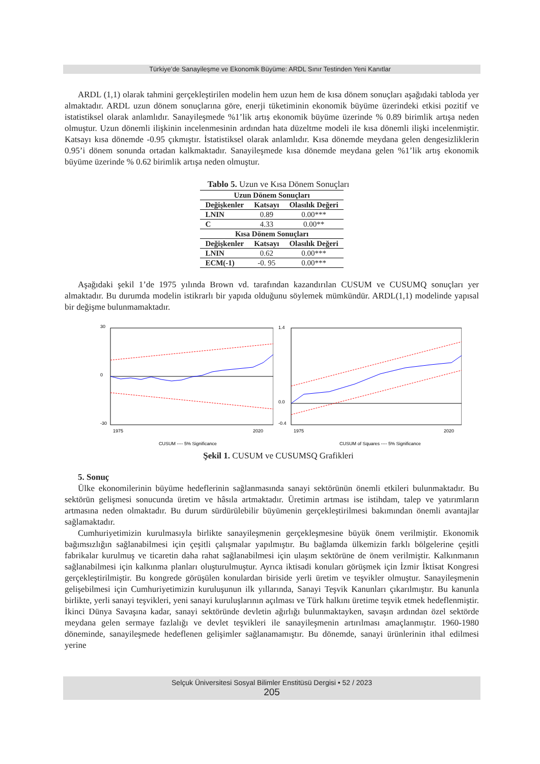Türkiye’de Sanayileşme ve Ekonomik Büyüme: ARDL Sınır Testinden Yeni Kanıtlar
ARDL (1,1) olarak tahmini gerçekleştirilen modelin hem uzun hem de kısa dönem sonuçları aşağıdaki tabloda yer almaktadır. ARDL uzun dönem sonuçlarına göre, enerji tüketiminin ekonomik büyüme üzerindeki etkisi pozitif ve istatistiksel olarak anlamlıdır. Sanayileşmede %1’lik artış ekonomik büyüme üzerinde % 0.89 birimlik artışa neden olmuştur. Uzun dönemli ilişkinin incelenmesinin ardından hata düzeltme modeli ile kısa dönemli ilişki incelenmiştir. Katsayı kısa dönemde -0.95 çıkmıştır. İstatistiksel olarak anlamlıdır. Kısa dönemde meydana gelen dengesizliklerin 0.95’i dönem sonunda ortadan kalkmaktadır. Sanayileşmede kısa dönemde meydana gelen %1’lik artış ekonomik büyüme üzerinde % 0.62 birimlik artışa neden olmuştur.
Tablo 5. Uzun ve Kısa Dönem Sonuçları
| Uzun Dönem Sonuçları | | |
| --- | --- | --- |
| Değişkenler | Katsayı | Olasılık Değeri |
| LNIN | 0.89 | 0.00*** |
| C | 4.33 | 0.00** |
| Kısa Dönem Sonuçları | | |
| Değişkenler | Katsayı | Olasılık Değeri |
| LNIN | 0.62 | 0.00*** |
| ECM(-1) | -0. 95 | 0.00*** |
Aşağıdaki şekil 1’de 1975 yılında Brown vd. tarafından kazandırılan CUSUM ve CUSUMQ sonuçları yer almaktadır. Bu durumda modelin istikrarlı bir yapıda olduğunu söylemek mümkündür. ARDL(1,1) modelinde yapısal bir değişme bulunmamaktadır.
30
0
-30
1975
2020
CUSUM ---- 5% Significance
1.4
0.0
-0.4
1975
2020
CUSUM of Squares ---- 5% Significance
Şekil 1. CUSUM ve CUSUMSQ Grafikleri
5. Sonuç
Ülke ekonomilerinin büyüme hedeflerinin sağlanmasında sanayi sektörünün önemli etkileri bulunmaktadır. Bu sektörün gelişmesi sonucunda üretim ve hâsıla artmaktadır. Üretimin artması ise istihdam, talep ve yatırımların artmasına neden olmaktadır. Bu durum sürdürülebilir büyümenin gerçekleştirilmesi bakımından önemli avantajlar sağlamaktadır.
Cumhuriyetimizin kurulmasıyla birlikte sanayileşmenin gerçekleşmesine büyük önem verilmiştir. Ekonomik bağımsızlığın sağlanabilmesi için çeşitli çalışmalar yapılmıştır. Bu bağlamda ülkemizin farklı bölgelerine çeşitli fabrikalar kurulmuş ve ticaretin daha rahat sağlanabilmesi için ulaşım sektörüne de önem verilmiştir. Kalkınmanın sağlanabilmesi için kalkınma planları oluşturulmuştur. Ayrıca iktisadi konuları görüşmek için İzmir İktisat Kongresi gerçekleştirilmiştir. Bu kongrede görüşülen konulardan biriside yerli üretim ve teşvikler olmuştur. Sanayileşmenin gelişebilmesi için Cumhuriyetimizin kuruluşunun ilk yıllarında, Sanayi Teşvik Kanunları çıkarılmıştır. Bu kanunla birlikte, yerli sanayi teşvikleri, yeni sanayi kuruluşlarının açılması ve Türk halkını üretime teşvik etmek hedeflenmiştir. İkinci Dünya Savaşına kadar, sanayi sektöründe devletin ağırlığı bulunmaktayken, savaşın ardından özel sektörde meydana gelen sermaye fazlalığı ve devlet teşvikleri ile sanayileşmenin artırılması amaçlanmıştır. 1960-1980 döneminde, sanayileşmede hedeflenen gelişimler sağlanamamıştır. Bu dönemde, sanayi ürünlerinin ithal edilmesi yerine
Selçuk Üniversitesi Sosyal Bilimler Enstitüsü Dergisi • 52 / 2023
205